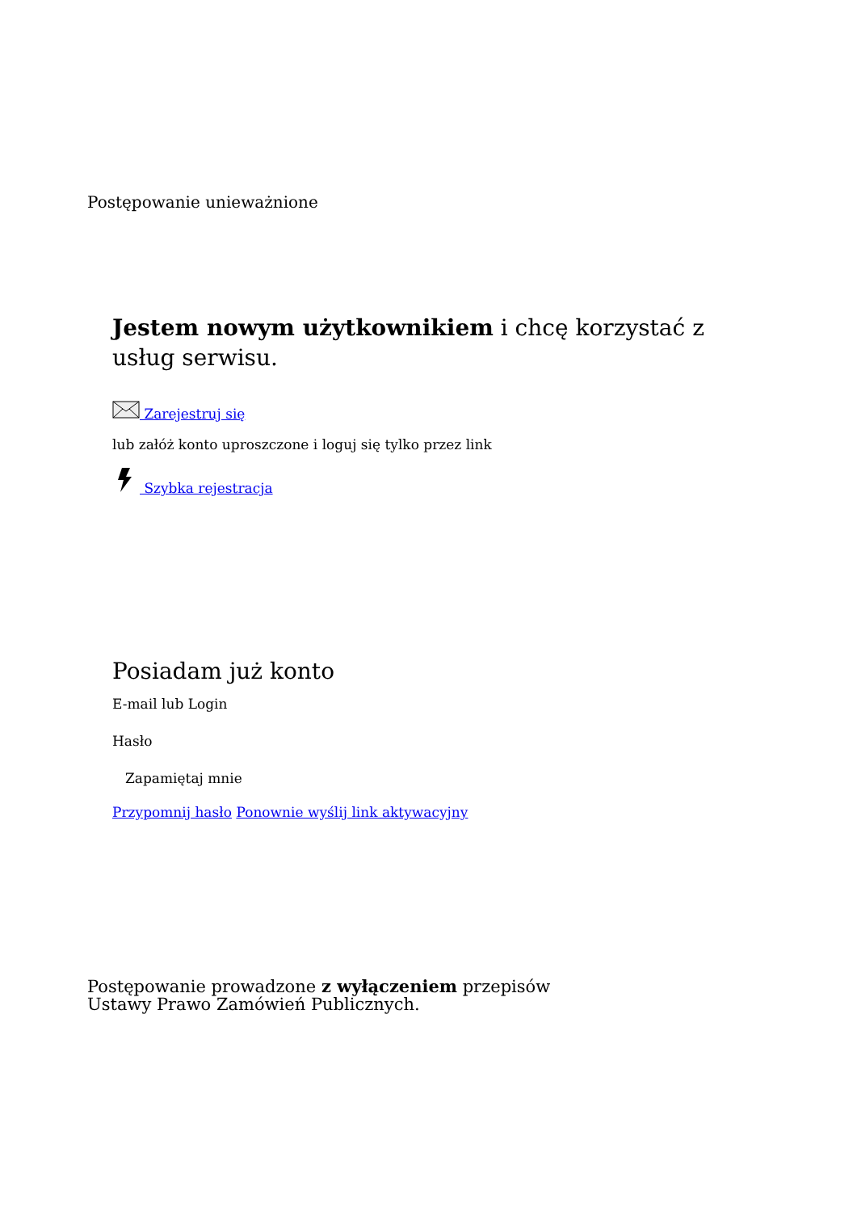Postępowanie unieważnione
Jestem nowym użytkownikiem i chcę korzystać z usług serwisu.
Zarejestruj się
lub załóż konto uproszczone i loguj się tylko przez link
Szybka rejestracja
Posiadam już konto
E-mail lub Login
Hasło
Zapamiętaj mnie
Przypomnij hasło Ponownie wyślij link aktywacyjny
Postępowanie prowadzone z wyłączeniem przepisów Ustawy Prawo Zamówień Publicznych.